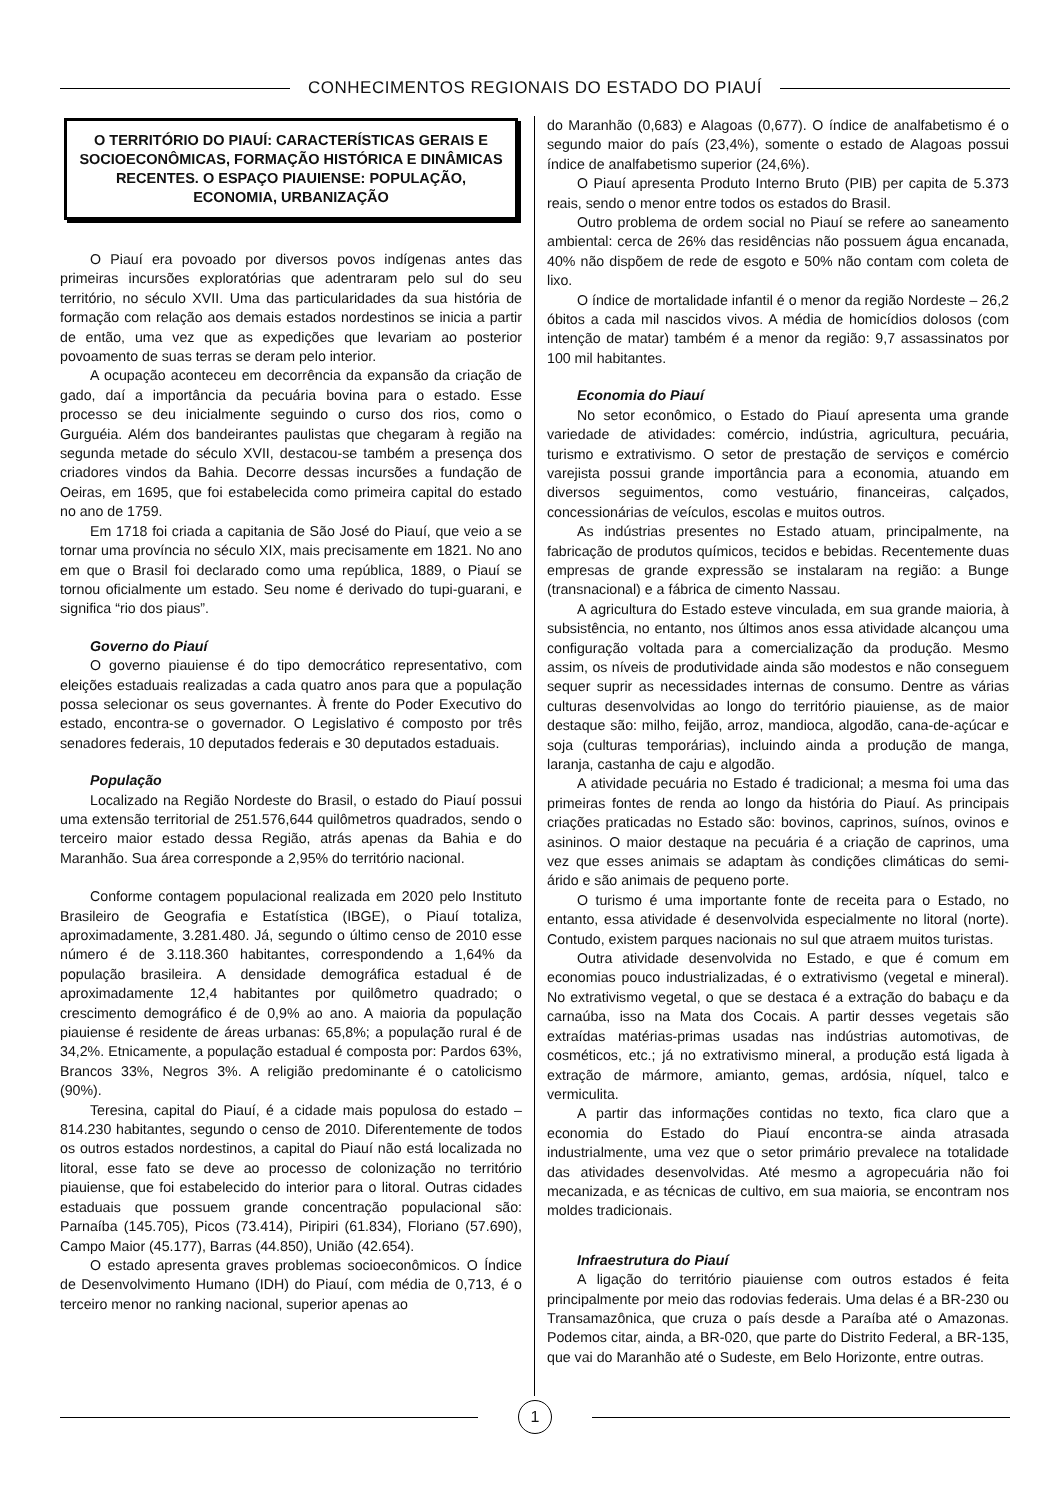CONHECIMENTOS REGIONAIS DO ESTADO DO PIAUÍ
O TERRITÓRIO DO PIAUÍ: CARACTERÍSTICAS GERAIS E SOCIOECONÔMICAS, FORMAÇÃO HISTÓRICA E DINÂMICAS RECENTES. O ESPAÇO PIAUIENSE: POPULAÇÃO, ECONOMIA, URBANIZAÇÃO
O Piauí era povoado por diversos povos indígenas antes das primeiras incursões exploratórias que adentraram pelo sul do seu território, no século XVII. Uma das particularidades da sua história de formação com relação aos demais estados nordestinos se inicia a partir de então, uma vez que as expedições que levariam ao posterior povoamento de suas terras se deram pelo interior.
A ocupação aconteceu em decorrência da expansão da criação de gado, daí a importância da pecuária bovina para o estado. Esse processo se deu inicialmente seguindo o curso dos rios, como o Gurguéia. Além dos bandeirantes paulistas que chegaram à região na segunda metade do século XVII, destacou-se também a presença dos criadores vindos da Bahia. Decorre dessas incursões a fundação de Oeiras, em 1695, que foi estabelecida como primeira capital do estado no ano de 1759.
Em 1718 foi criada a capitania de São José do Piauí, que veio a se tornar uma província no século XIX, mais precisamente em 1821. No ano em que o Brasil foi declarado como uma república, 1889, o Piauí se tornou oficialmente um estado. Seu nome é derivado do tupi-guarani, e significa “rio dos piaus”.
Governo do Piauí
O governo piauiense é do tipo democrático representativo, com eleições estaduais realizadas a cada quatro anos para que a população possa selecionar os seus governantes. À frente do Poder Executivo do estado, encontra-se o governador. O Legislativo é composto por três senadores federais, 10 deputados federais e 30 deputados estaduais.
População
Localizado na Região Nordeste do Brasil, o estado do Piauí possui uma extensão territorial de 251.576,644 quilômetros quadrados, sendo o terceiro maior estado dessa Região, atrás apenas da Bahia e do Maranhão. Sua área corresponde a 2,95% do território nacional.
Conforme contagem populacional realizada em 2020 pelo Instituto Brasileiro de Geografia e Estatística (IBGE), o Piauí totaliza, aproximadamente, 3.281.480. Já, segundo o último censo de 2010 esse número é de 3.118.360 habitantes, correspondendo a 1,64% da população brasileira. A densidade demográfica estadual é de aproximadamente 12,4 habitantes por quilômetro quadrado; o crescimento demográfico é de 0,9% ao ano. A maioria da população piauiense é residente de áreas urbanas: 65,8%; a população rural é de 34,2%. Etnicamente, a população estadual é composta por: Pardos 63%, Brancos 33%, Negros 3%. A religião predominante é o catolicismo (90%).
Teresina, capital do Piauí, é a cidade mais populosa do estado – 814.230 habitantes, segundo o censo de 2010. Diferentemente de todos os outros estados nordestinos, a capital do Piauí não está localizada no litoral, esse fato se deve ao processo de colonização no território piauiense, que foi estabelecido do interior para o litoral. Outras cidades estaduais que possuem grande concentração populacional são: Parnaíba (145.705), Picos (73.414), Piripiri (61.834), Floriano (57.690), Campo Maior (45.177), Barras (44.850), União (42.654).
O estado apresenta graves problemas socioeconômicos. O Índice de Desenvolvimento Humano (IDH) do Piauí, com média de 0,713, é o terceiro menor no ranking nacional, superior apenas ao
do Maranhão (0,683) e Alagoas (0,677). O índice de analfabetismo é o segundo maior do país (23,4%), somente o estado de Alagoas possui índice de analfabetismo superior (24,6%).
O Piauí apresenta Produto Interno Bruto (PIB) per capita de 5.373 reais, sendo o menor entre todos os estados do Brasil.
Outro problema de ordem social no Piauí se refere ao saneamento ambiental: cerca de 26% das residências não possuem água encanada, 40% não dispõem de rede de esgoto e 50% não contam com coleta de lixo.
O índice de mortalidade infantil é o menor da região Nordeste – 26,2 óbitos a cada mil nascidos vivos. A média de homicídios dolosos (com intenção de matar) também é a menor da região: 9,7 assassinatos por 100 mil habitantes.
Economia do Piauí
No setor econômico, o Estado do Piauí apresenta uma grande variedade de atividades: comércio, indústria, agricultura, pecuária, turismo e extrativismo. O setor de prestação de serviços e comércio varejista possui grande importância para a economia, atuando em diversos seguimentos, como vestuário, financeiras, calçados, concessionárias de veículos, escolas e muitos outros.
As indústrias presentes no Estado atuam, principalmente, na fabricação de produtos químicos, tecidos e bebidas. Recentemente duas empresas de grande expressão se instalaram na região: a Bunge (transnacional) e a fábrica de cimento Nassau.
A agricultura do Estado esteve vinculada, em sua grande maioria, à subsistência, no entanto, nos últimos anos essa atividade alcançou uma configuração voltada para a comercialização da produção. Mesmo assim, os níveis de produtividade ainda são modestos e não conseguem sequer suprir as necessidades internas de consumo. Dentre as várias culturas desenvolvidas ao longo do território piauiense, as de maior destaque são: milho, feijão, arroz, mandioca, algodão, cana-de-açúcar e soja (culturas temporárias), incluindo ainda a produção de manga, laranja, castanha de caju e algodão.
A atividade pecuária no Estado é tradicional; a mesma foi uma das primeiras fontes de renda ao longo da história do Piauí. As principais criações praticadas no Estado são: bovinos, caprinos, suínos, ovinos e asininos. O maior destaque na pecuária é a criação de caprinos, uma vez que esses animais se adaptam às condições climáticas do semi-árido e são animais de pequeno porte.
O turismo é uma importante fonte de receita para o Estado, no entanto, essa atividade é desenvolvida especialmente no litoral (norte). Contudo, existem parques nacionais no sul que atraem muitos turistas.
Outra atividade desenvolvida no Estado, e que é comum em economias pouco industrializadas, é o extrativismo (vegetal e mineral). No extrativismo vegetal, o que se destaca é a extração do babaçu e da carnaúba, isso na Mata dos Cocais. A partir desses vegetais são extraídas matérias-primas usadas nas indústrias automotivas, de cosméticos, etc.; já no extrativismo mineral, a produção está ligada à extração de mármore, amianto, gemas, ardósia, níquel, talco e vermiculita.
A partir das informações contidas no texto, fica claro que a economia do Estado do Piauí encontra-se ainda atrasada industrialmente, uma vez que o setor primário prevalece na totalidade das atividades desenvolvidas. Até mesmo a agropecuária não foi mecanizada, e as técnicas de cultivo, em sua maioria, se encontram nos moldes tradicionais.
Infraestrutura do Piauí
A ligação do território piauiense com outros estados é feita principalmente por meio das rodovias federais. Uma delas é a BR-230 ou Transamazônica, que cruza o país desde a Paraíba até o Amazonas. Podemos citar, ainda, a BR-020, que parte do Distrito Federal, a BR-135, que vai do Maranhão até o Sudeste, em Belo Horizonte, entre outras.
1